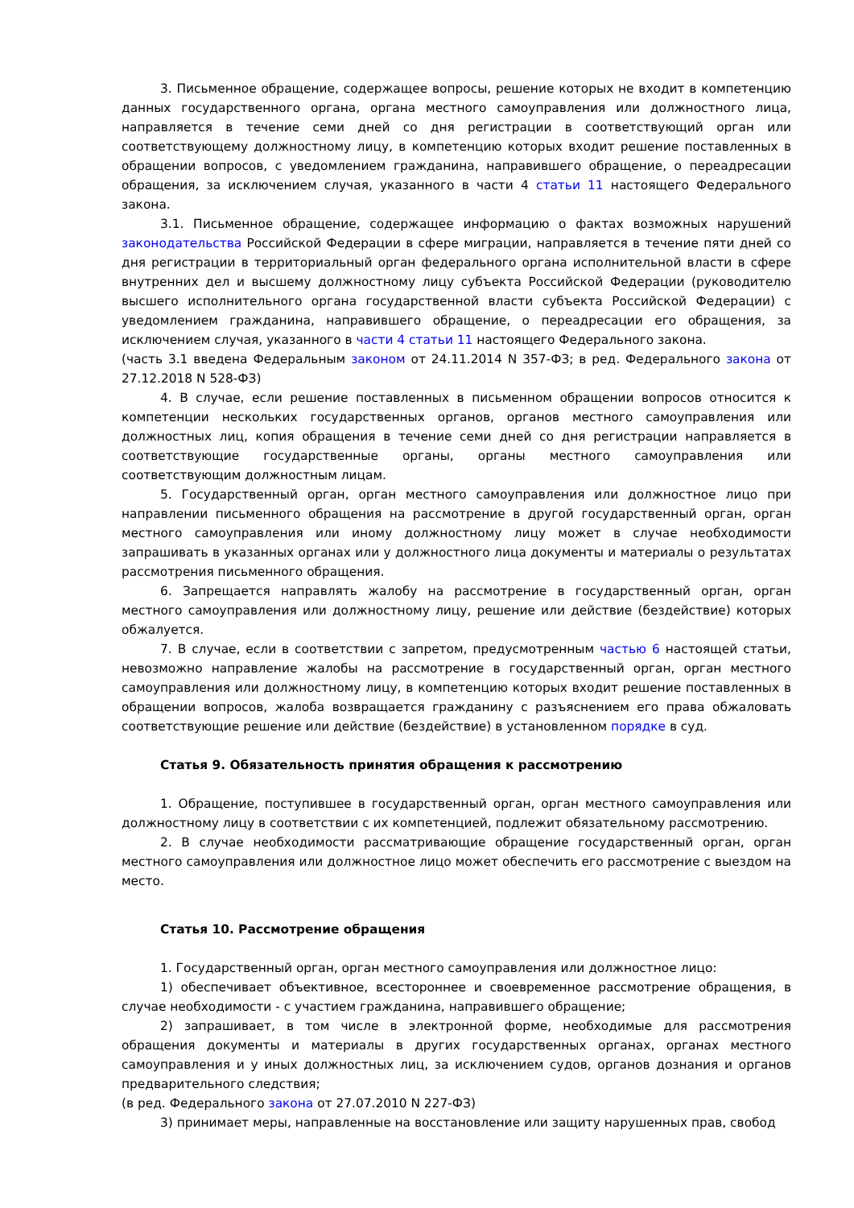3. Письменное обращение, содержащее вопросы, решение которых не входит в компетенцию данных государственного органа, органа местного самоуправления или должностного лица, направляется в течение семи дней со дня регистрации в соответствующий орган или соответствующему должностному лицу, в компетенцию которых входит решение поставленных в обращении вопросов, с уведомлением гражданина, направившего обращение, о переадресации обращения, за исключением случая, указанного в части 4 статьи 11 настоящего Федерального закона.
3.1. Письменное обращение, содержащее информацию о фактах возможных нарушений законодательства Российской Федерации в сфере миграции, направляется в течение пяти дней со дня регистрации в территориальный орган федерального органа исполнительной власти в сфере внутренних дел и высшему должностному лицу субъекта Российской Федерации (руководителю высшего исполнительного органа государственной власти субъекта Российской Федерации) с уведомлением гражданина, направившего обращение, о переадресации его обращения, за исключением случая, указанного в части 4 статьи 11 настоящего Федерального закона.
(часть 3.1 введена Федеральным законом от 24.11.2014 N 357-ФЗ; в ред. Федерального закона от 27.12.2018 N 528-ФЗ)
4. В случае, если решение поставленных в письменном обращении вопросов относится к компетенции нескольких государственных органов, органов местного самоуправления или должностных лиц, копия обращения в течение семи дней со дня регистрации направляется в соответствующие государственные органы, органы местного самоуправления или соответствующим должностным лицам.
5. Государственный орган, орган местного самоуправления или должностное лицо при направлении письменного обращения на рассмотрение в другой государственный орган, орган местного самоуправления или иному должностному лицу может в случае необходимости запрашивать в указанных органах или у должностного лица документы и материалы о результатах рассмотрения письменного обращения.
6. Запрещается направлять жалобу на рассмотрение в государственный орган, орган местного самоуправления или должностному лицу, решение или действие (бездействие) которых обжалуется.
7. В случае, если в соответствии с запретом, предусмотренным частью 6 настоящей статьи, невозможно направление жалобы на рассмотрение в государственный орган, орган местного самоуправления или должностному лицу, в компетенцию которых входит решение поставленных в обращении вопросов, жалоба возвращается гражданину с разъяснением его права обжаловать соответствующие решение или действие (бездействие) в установленном порядке в суд.
Статья 9. Обязательность принятия обращения к рассмотрению
1. Обращение, поступившее в государственный орган, орган местного самоуправления или должностному лицу в соответствии с их компетенцией, подлежит обязательному рассмотрению.
2. В случае необходимости рассматривающие обращение государственный орган, орган местного самоуправления или должностное лицо может обеспечить его рассмотрение с выездом на место.
Статья 10. Рассмотрение обращения
1. Государственный орган, орган местного самоуправления или должностное лицо:
1) обеспечивает объективное, всестороннее и своевременное рассмотрение обращения, в случае необходимости - с участием гражданина, направившего обращение;
2) запрашивает, в том числе в электронной форме, необходимые для рассмотрения обращения документы и материалы в других государственных органах, органах местного самоуправления и у иных должностных лиц, за исключением судов, органов дознания и органов предварительного следствия;
(в ред. Федерального закона от 27.07.2010 N 227-ФЗ)
3) принимает меры, направленные на восстановление или защиту нарушенных прав, свобод